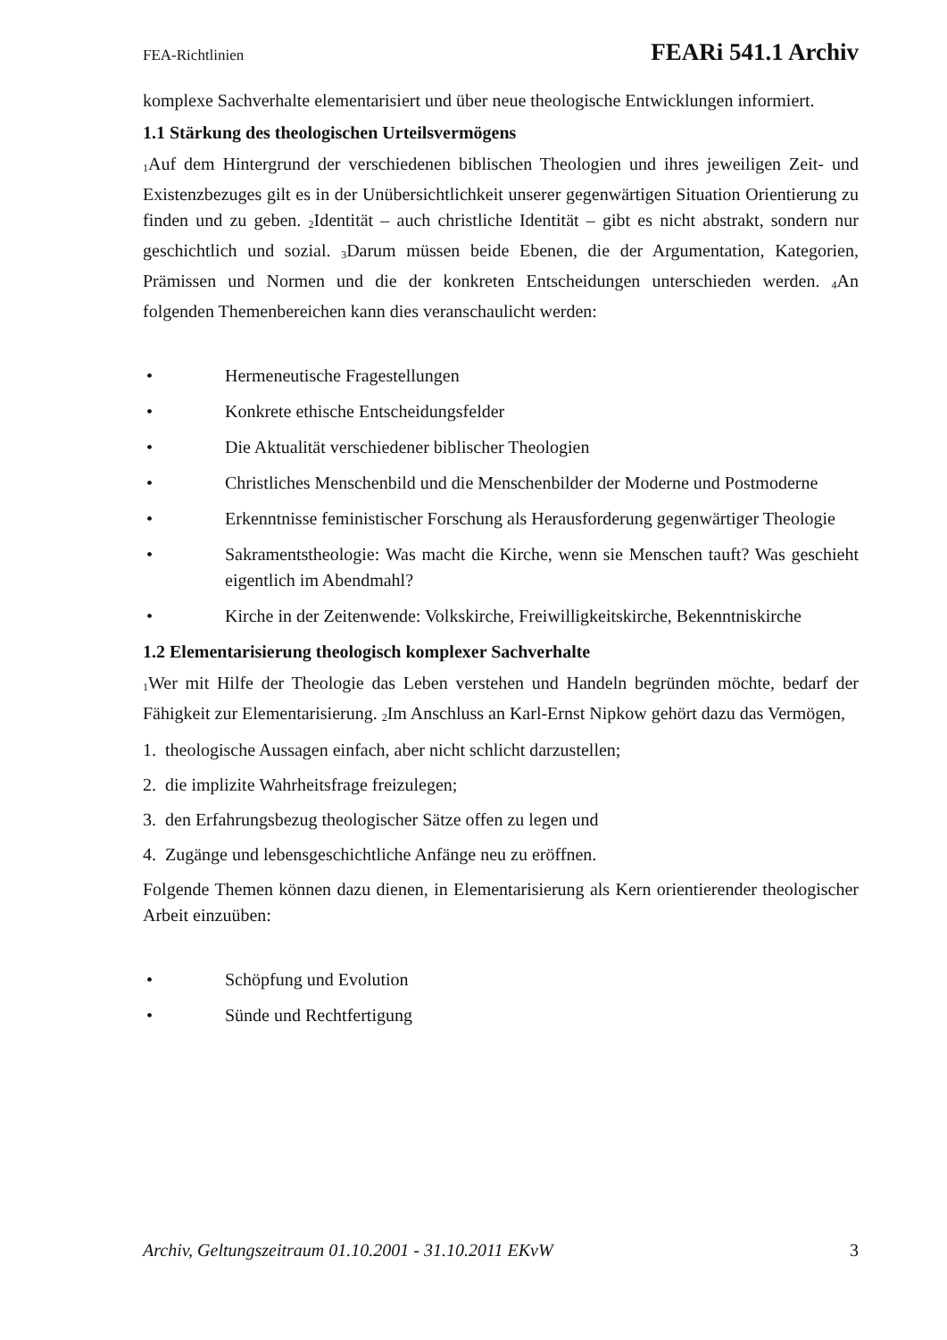FEA-Richtlinien FEARi 541.1 Archiv
komplexe Sachverhalte elementarisiert und über neue theologische Entwicklungen informiert.
1.1 Stärkung des theologischen Urteilsvermögens
<sub>1</sub>Auf dem Hintergrund der verschiedenen biblischen Theologien und ihres jeweiligen Zeit- und Existenzbezuges gilt es in der Unübersichtlichkeit unserer gegenwärtigen Situation Orientierung zu finden und zu geben. <sub>2</sub>Identität – auch christliche Identität – gibt es nicht abstrakt, sondern nur geschichtlich und sozial. <sub>3</sub>Darum müssen beide Ebenen, die der Argumentation, Kategorien, Prämissen und Normen und die der konkreten Entscheidungen unterschieden werden. <sub>4</sub>An folgenden Themenbereichen kann dies veranschaulicht werden:
• Hermeneutische Fragestellungen
• Konkrete ethische Entscheidungsfelder
• Die Aktualität verschiedener biblischer Theologien
• Christliches Menschenbild und die Menschenbilder der Moderne und Postmoderne
• Erkenntnisse feministischer Forschung als Herausforderung gegenwärtiger Theologie
• Sakramentstheologie: Was macht die Kirche, wenn sie Menschen tauft? Was geschieht eigentlich im Abendmahl?
• Kirche in der Zeitenwende: Volkskirche, Freiwilligkeitskirche, Bekenntniskirche
1.2 Elementarisierung theologisch komplexer Sachverhalte
<sub>1</sub>Wer mit Hilfe der Theologie das Leben verstehen und Handeln begründen möchte, bedarf der Fähigkeit zur Elementarisierung. <sub>2</sub>Im Anschluss an Karl-Ernst Nipkow gehört dazu das Vermögen,
1. theologische Aussagen einfach, aber nicht schlicht darzustellen;
2. die implizite Wahrheitsfrage freizulegen;
3. den Erfahrungsbezug theologischer Sätze offen zu legen und
4. Zugänge und lebensgeschichtliche Anfänge neu zu eröffnen.
Folgende Themen können dazu dienen, in Elementarisierung als Kern orientierender theologischer Arbeit einzuüben:
• Schöpfung und Evolution
• Sünde und Rechtfertigung
Archiv, Geltungszeitraum 01.10.2001 - 31.10.2011 EKvW 3